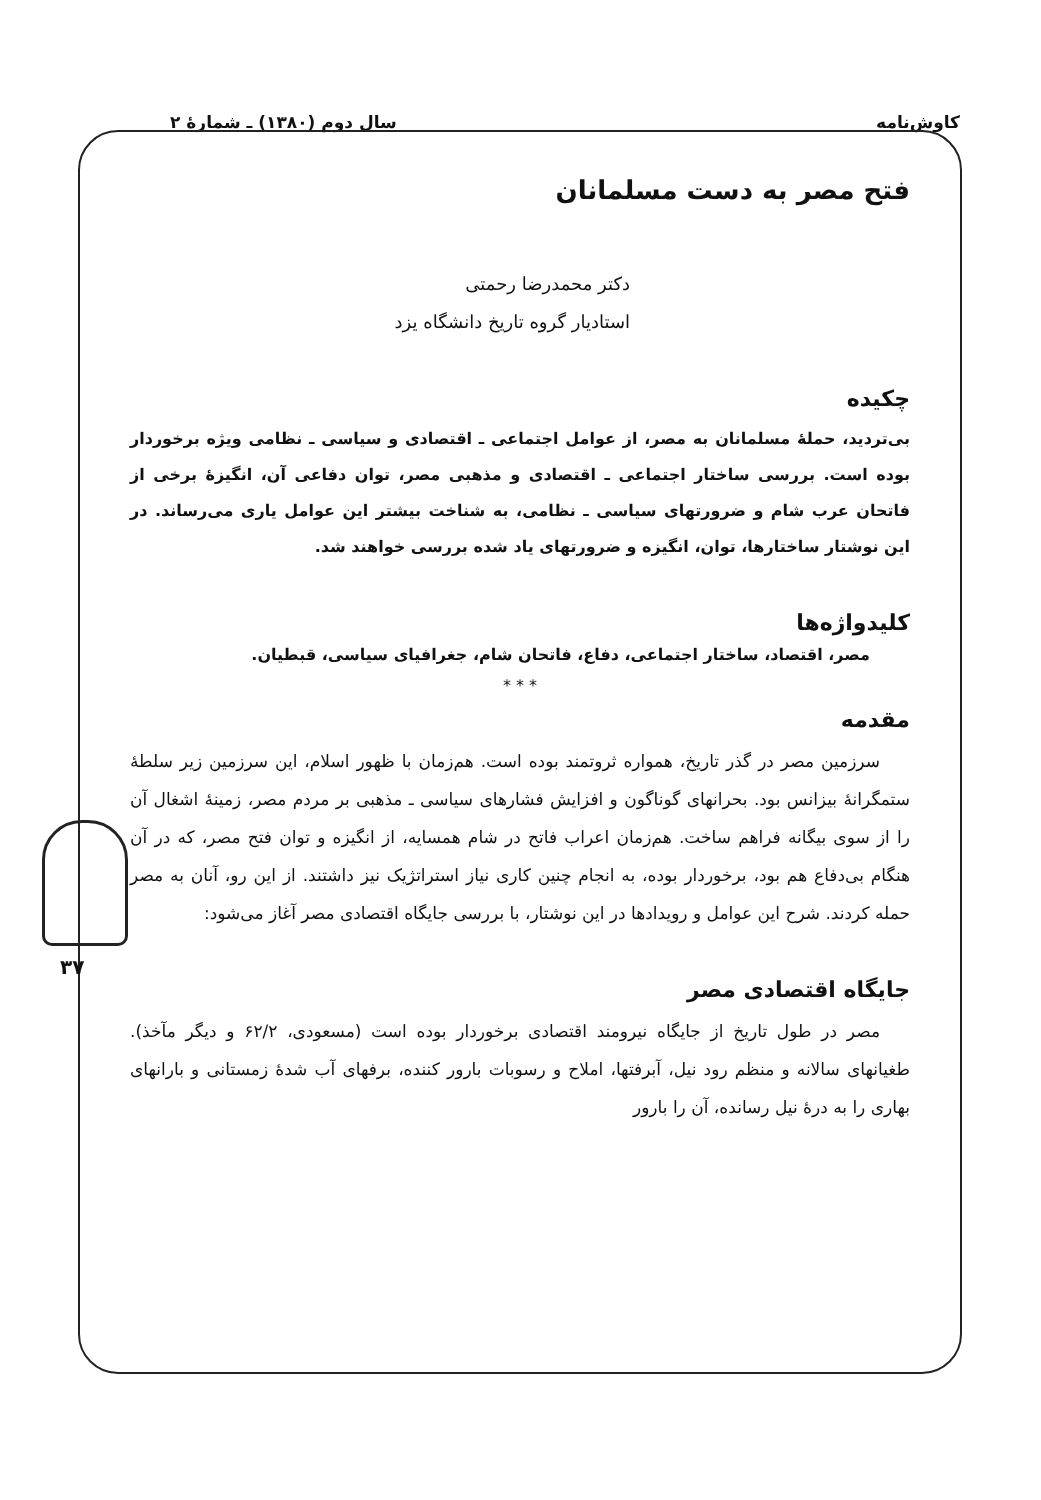کاوش‌نامه سال دوم (۱۳۸۰) ـ شمارهٔ ۲
۳۷
فتح مصر به دست مسلمانان
دکتر محمدرضا رحمتی
استادیار گروه تاریخ دانشگاه یزد
چکیده
بی‌تردید، حملهٔ مسلمانان به مصر، از عوامل اجتماعی ـ اقتصادی و سیاسی ـ نظامی ویژه برخوردار بوده است. بررسی ساختار اجتماعی ـ اقتصادی و مذهبی مصر، توان دفاعی آن، انگیزهٔ برخی از فاتحان عرب شام و ضرورتهای سیاسی ـ نظامی، به شناخت بیشتر این عوامل یاری می‌رساند. در این نوشتار ساختارها، توان، انگیزه و ضرورتهای یاد شده بررسی خواهند شد.
کلیدواژه‌ها
مصر، اقتصاد، ساختار اجتماعی، دفاع، فاتحان شام، جغرافیای سیاسی، قبطیان.
* * *
مقدمه
سرزمین مصر در گذر تاریخ، همواره ثروتمند بوده است. هم‌زمان با ظهور اسلام، این سرزمین زیر سلطهٔ ستمگرانهٔ بیزانس بود. بحرانهای گوناگون و افزایش فشارهای سیاسی ـ مذهبی بر مردم مصر، زمینهٔ اشغال آن را از سوی بیگانه فراهم ساخت. هم‌زمان اعراب فاتح در شام همسایه، از انگیزه و توان فتح مصر، که در آن هنگام بی‌دفاع هم بود، برخوردار بوده، به انجام چنین کاری نیاز استراتژیک نیز داشتند. از این رو، آنان به مصر حمله کردند. شرح این عوامل و رویدادها در این نوشتار، با بررسی جایگاه اقتصادی مصر آغاز می‌شود:
جایگاه اقتصادی مصر
مصر در طول تاریخ از جایگاه نیرومند اقتصادی برخوردار بوده است (مسعودی، ۶۲/۲ و دیگر مآخذ). طغیانهای سالانه و منظم رود نیل، آبرفتها، املاح و رسوبات بارور کننده، برفهای آب شدهٔ زمستانی و بارانهای بهاری را به درهٔ نیل رسانده، آن را بارور